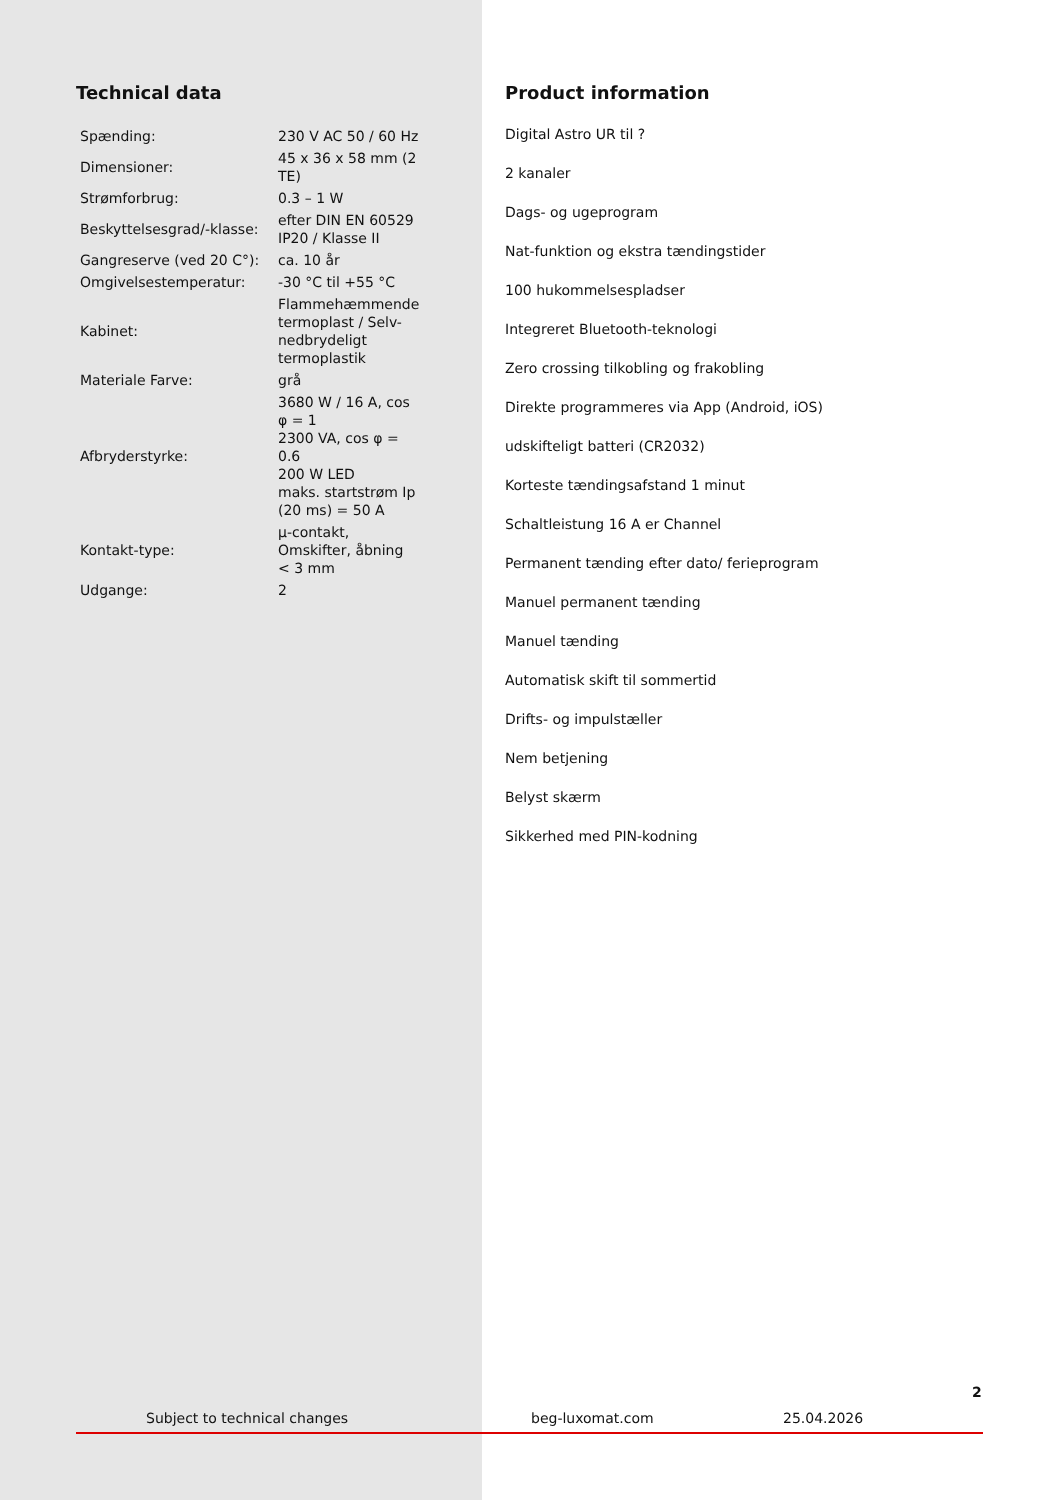Technical data
| Spænding: | 230 V AC 50 / 60 Hz |
| Dimensioner: | 45 x 36 x 58 mm (2 TE) |
| Strømforbrug: | 0.3 – 1 W |
| Beskyttelsesgrad/-klasse: | efter DIN EN 60529 IP20 / Klasse II |
| Gangreserve (ved 20 C°): | ca. 10 år |
| Omgivelsestemperatur: | -30 °C til +55 °C |
| Kabinet: | Flammehæmmende termoplast / Selv-nedbrydeligt termoplastik |
| Materiale Farve: | grå |
| Afbryderstyrke: | 3680 W / 16 A, cos φ = 1 2300 VA, cos φ = 0.6 200 W LED maks. startstrøm Ip (20 ms) = 50 A |
| Kontakt-type: | µ-contakt, Omskifter, åbning < 3 mm |
| Udgange: | 2 |
Product information
Digital Astro UR til ?
2 kanaler
Dags- og ugeprogram
Nat-funktion og ekstra tændingstider
100 hukommelsespladser
Integreret Bluetooth-teknologi
Zero crossing tilkobling og frakobling
Direkte programmeres via App (Android, iOS)
udskifteligt batteri (CR2032)
Korteste tændingsafstand 1 minut
Schaltleistung 16 A er Channel
Permanent tænding efter dato/ ferieprogram
Manuel permanent tænding
Manuel tænding
Automatisk skift til sommertid
Drifts- og impulstæller
Nem betjening
Belyst skærm
Sikkerhed med PIN-kodning
2
Subject to technical changes beg-luxomat.com 25.04.2026